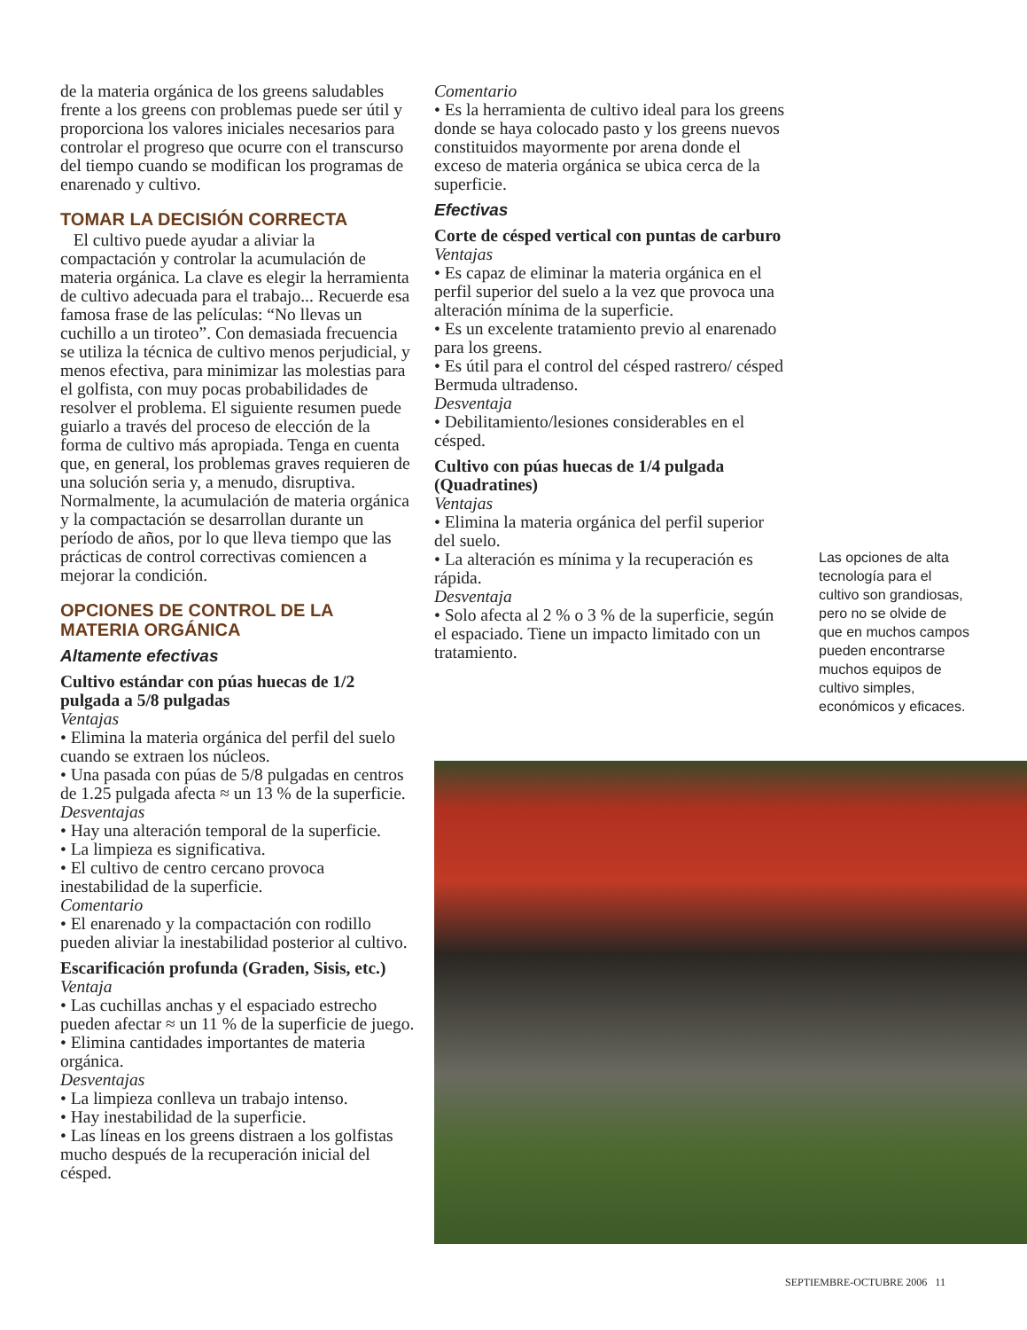de la materia orgánica de los greens saludables frente a los greens con problemas puede ser útil y proporciona los valores iniciales necesarios para controlar el progreso que ocurre con el transcurso del tiempo cuando se modifican los programas de enarenado y cultivo.
TOMAR LA DECISIÓN CORRECTA
El cultivo puede ayudar a aliviar la compactación y controlar la acumulación de materia orgánica. La clave es elegir la herramienta de cultivo adecuada para el trabajo... Recuerde esa famosa frase de las películas: “No llevas un cuchillo a un tiroteo”. Con demasiada frecuencia se utiliza la técnica de cultivo menos perjudicial, y menos efectiva, para minimizar las molestias para el golfista, con muy pocas probabilidades de resolver el problema. El siguiente resumen puede guiarlo a través del proceso de elección de la forma de cultivo más apropiada. Tenga en cuenta que, en general, los problemas graves requieren de una solución seria y, a menudo, disruptiva. Normalmente, la acumulación de materia orgánica y la compactación se desarrollan durante un período de años, por lo que lleva tiempo que las prácticas de control correctivas comiencen a mejorar la condición.
OPCIONES DE CONTROL DE LA MATERIA ORGÁNICA
Altamente efectivas
Cultivo estándar con púas huecas de 1/2 pulgada a 5/8 pulgadas
Ventajas
• Elimina la materia orgánica del perfil del suelo cuando se extraen los núcleos.
• Una pasada con púas de 5/8 pulgadas en centros de 1.25 pulgada afecta ≈ un 13 % de la superficie.
Desventajas
• Hay una alteración temporal de la superficie.
• La limpieza es significativa.
• El cultivo de centro cercano provoca inestabilidad de la superficie.
Comentario
• El enarenado y la compactación con rodillo pueden aliviar la inestabilidad posterior al cultivo.
Escarificación profunda (Graden, Sisis, etc.)
Ventaja
• Las cuchillas anchas y el espaciado estrecho pueden afectar ≈ un 11 % de la superficie de juego.
• Elimina cantidades importantes de materia orgánica.
Desventajas
• La limpieza conlleva un trabajo intenso.
• Hay inestabilidad de la superficie.
• Las líneas en los greens distraen a los golfistas mucho después de la recuperación inicial del césped.
Comentario
• Es la herramienta de cultivo ideal para los greens donde se haya colocado pasto y los greens nuevos constituidos mayormente por arena donde el exceso de materia orgánica se ubica cerca de la superficie.
Efectivas
Corte de césped vertical con puntas de carburo
Ventajas
• Es capaz de eliminar la materia orgánica en el perfil superior del suelo a la vez que provoca una alteración mínima de la superficie.
• Es un excelente tratamiento previo al enarenado para los greens.
• Es útil para el control del césped rastrero/ césped Bermuda ultradenso.
Desventaja
• Debilitamiento/lesiones considerables en el césped.
Cultivo con púas huecas de 1/4 pulgada (Quadratines)
Ventajas
• Elimina la materia orgánica del perfil superior del suelo.
• La alteración es mínima y la recuperación es rápida.
Desventaja
• Solo afecta al 2 % o 3 % de la superficie, según el espaciado. Tiene un impacto limitado con un tratamiento.
Las opciones de alta tecnología para el cultivo son grandiosas, pero no se olvide de que en muchos campos pueden encontrarse muchos equipos de cultivo simples, económicos y eficaces.
SEPTIEMBRE-OCTUBRE 2006 11